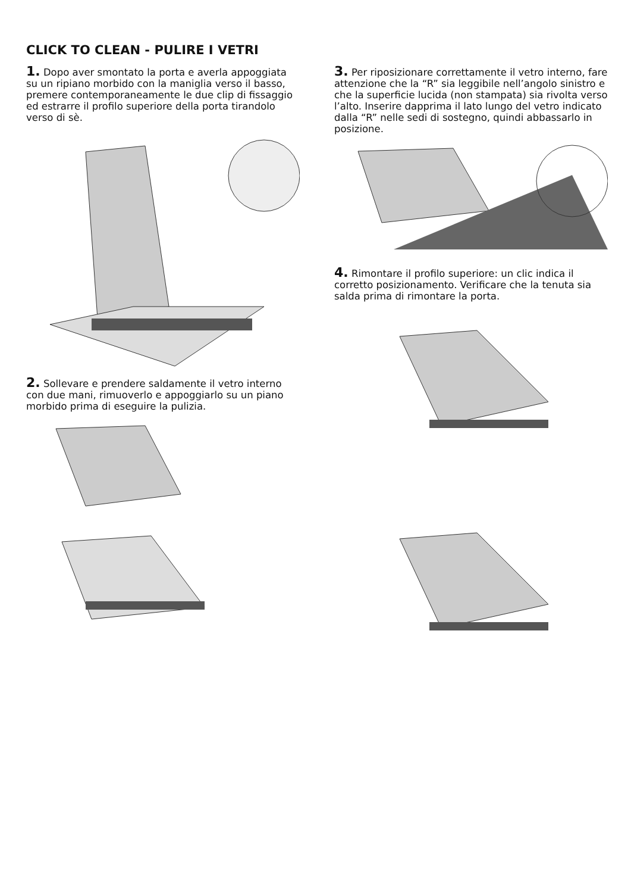CLICK TO CLEAN - PULIRE I VETRI
1. Dopo aver smontato la porta e averla appoggiata su un ripiano morbido con la maniglia verso il basso, premere contemporaneamente le due clip di fissaggio ed estrarre il profilo superiore della porta tirandolo verso di sè.
2. Sollevare e prendere saldamente il vetro interno con due mani, rimuoverlo e appoggiarlo su un piano morbido prima di eseguire la pulizia.
3. Per riposizionare correttamente il vetro interno, fare attenzione che la “R” sia leggibile nell’angolo sinistro e che la superficie lucida (non stampata) sia rivolta verso l’alto. Inserire dapprima il lato lungo del vetro indicato dalla “R” nelle sedi di sostegno, quindi abbassarlo in posizione.
4. Rimontare il profilo superiore: un clic indica il corretto posizionamento. Verificare che la tenuta sia salda prima di rimontare la porta.